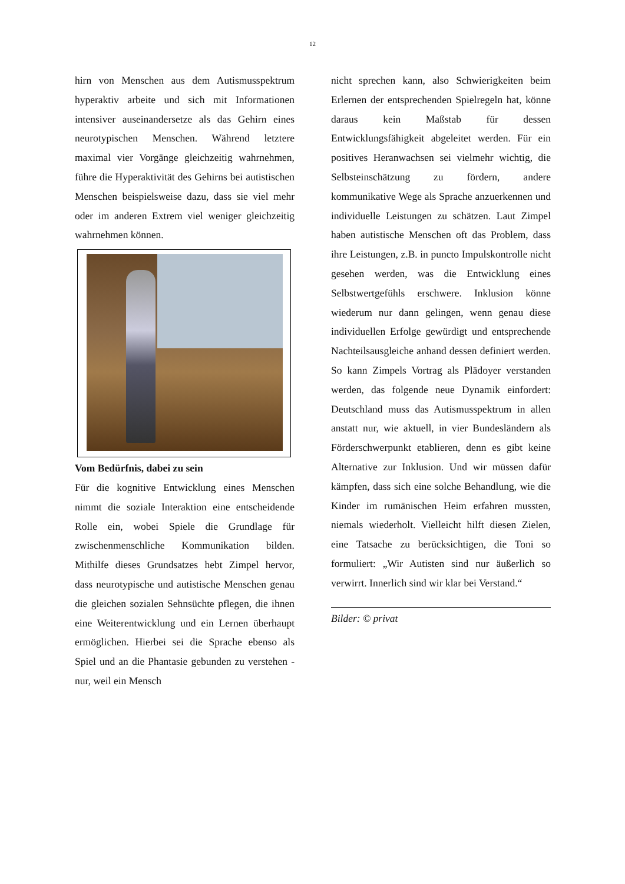12
hirn von Menschen aus dem Autismusspektrum hyperaktiv arbeite und sich mit Informationen intensiver auseinandersetze als das Gehirn eines neurotypischen Menschen. Während letztere maximal vier Vorgänge gleichzeitig wahrnehmen, führe die Hyperaktivität des Gehirns bei autistischen Menschen beispielsweise dazu, dass sie viel mehr oder im anderen Extrem viel weniger gleichzeitig wahrnehmen können.
Vom Bedürfnis, dabei zu sein
Für die kognitive Entwicklung eines Menschen nimmt die soziale Interaktion eine entscheidende Rolle ein, wobei Spiele die Grundlage für zwischenmenschliche Kommunikation bilden. Mithilfe dieses Grundsatzes hebt Zimpel hervor, dass neurotypische und autistische Menschen genau die gleichen sozialen Sehnsüchte pflegen, die ihnen eine Weiterentwicklung und ein Lernen überhaupt ermöglichen. Hierbei sei die Sprache ebenso als Spiel und an die Phantasie gebunden zu verstehen - nur, weil ein Mensch
nicht sprechen kann, also Schwierigkeiten beim Erlernen der entsprechenden Spielregeln hat, könne daraus kein Maßstab für dessen Entwicklungsfähigkeit abgeleitet werden. Für ein positives Heranwachsen sei vielmehr wichtig, die Selbsteinschätzung zu fördern, andere kommunikative Wege als Sprache anzuerkennen und individuelle Leistungen zu schätzen. Laut Zimpel haben autistische Menschen oft das Problem, dass ihre Leistungen, z.B. in puncto Impulskontrolle nicht gesehen werden, was die Entwicklung eines Selbstwertgefühls erschwere. Inklusion könne wiederum nur dann gelingen, wenn genau diese individuellen Erfolge gewürdigt und entsprechende Nachteilsausgleiche anhand dessen definiert werden. So kann Zimpels Vortrag als Plädoyer verstanden werden, das folgende neue Dynamik einfordert: Deutschland muss das Autismusspektrum in allen anstatt nur, wie aktuell, in vier Bundesländern als Förderschwerpunkt etablieren, denn es gibt keine Alternative zur Inklusion. Und wir müssen dafür kämpfen, dass sich eine solche Behandlung, wie die Kinder im rumänischen Heim erfahren mussten, niemals wiederholt. Vielleicht hilft diesen Zielen, eine Tatsache zu berücksichtigen, die Toni so formuliert: „Wir Autisten sind nur äußerlich so verwirrt. Innerlich sind wir klar bei Verstand.“
Bilder: © privat